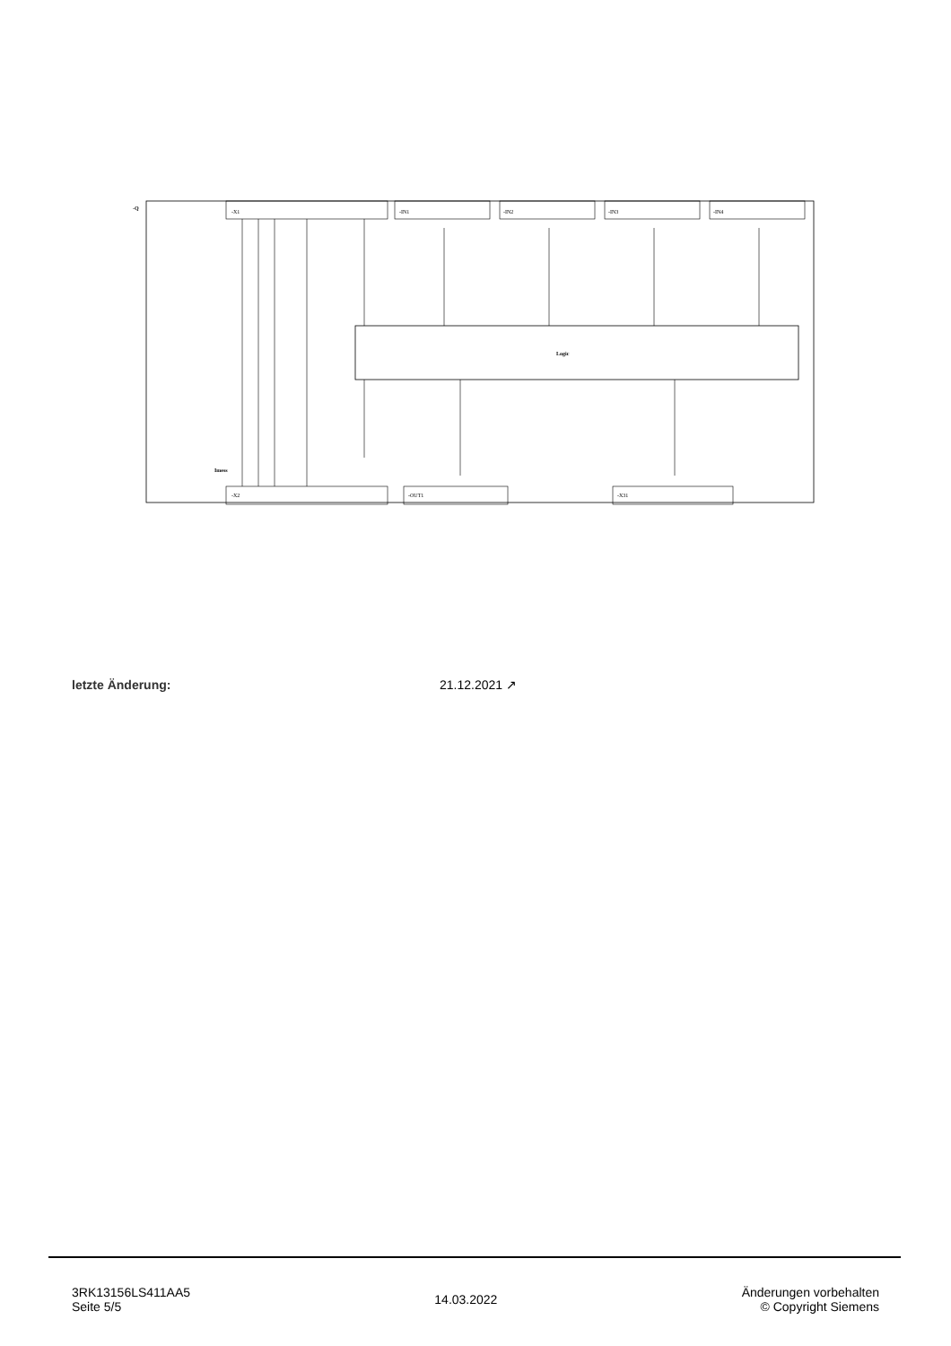-Q
-X1
-IN1
-IN2
-IN3
-IN4
Logic
Imess
-X2
-OUT1
-X31
letzte Änderung: 21.12.2021 ↗
3RK13156LS411AA5
Seite 5/5
14.03.2022
Änderungen vorbehalten
© Copyright Siemens